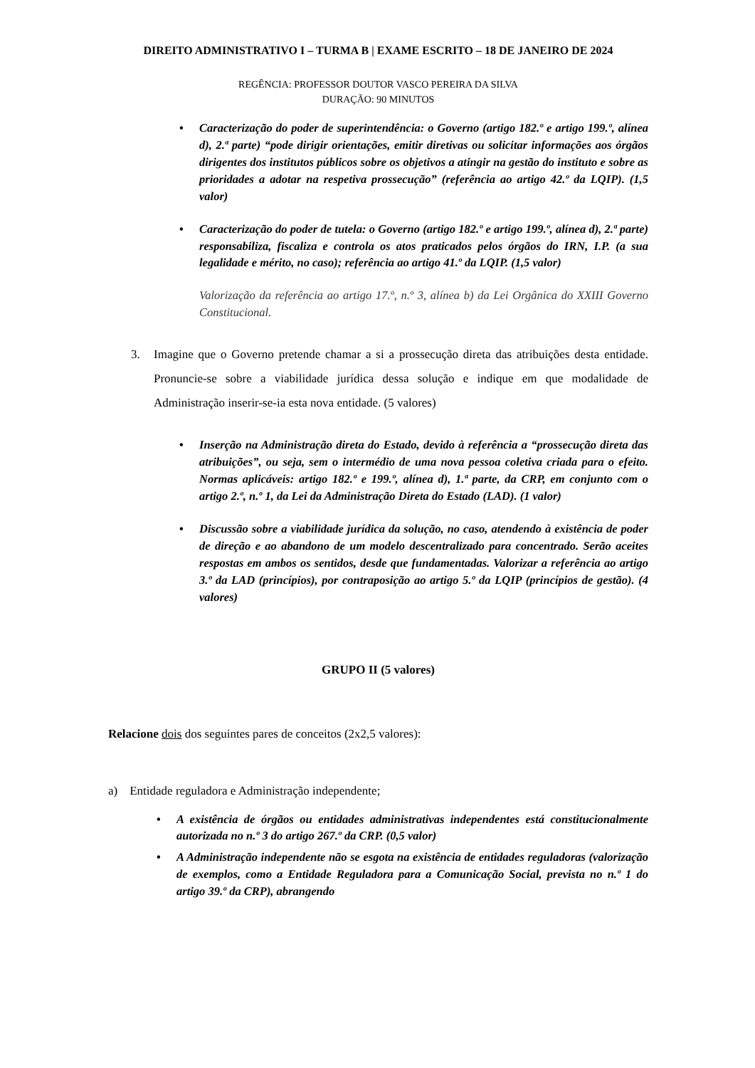DIREITO ADMINISTRATIVO I – TURMA B | EXAME ESCRITO – 18 DE JANEIRO DE 2024
REGÊNCIA: PROFESSOR DOUTOR VASCO PEREIRA DA SILVA
DURAÇÃO: 90 MINUTOS
• Caracterização do poder de superintendência: o Governo (artigo 182.º e artigo 199.º, alínea d), 2.ª parte) “pode dirigir orientações, emitir diretivas ou solicitar informações aos órgãos dirigentes dos institutos públicos sobre os objetivos a atingir na gestão do instituto e sobre as prioridades a adotar na respetiva prossecução” (referência ao artigo 42.º da LQIP). (1,5 valor)
• Caracterização do poder de tutela: o Governo (artigo 182.º e artigo 199.º, alínea d), 2.ª parte) responsabiliza, fiscaliza e controla os atos praticados pelos órgãos do IRN, I.P. (a sua legalidade e mérito, no caso); referência ao artigo 41.º da LQIP. (1,5 valor)
Valorização da referência ao artigo 17.º, n.º 3, alínea b) da Lei Orgânica do XXIII Governo Constitucional.
3. Imagine que o Governo pretende chamar a si a prossecução direta das atribuições desta entidade. Pronuncie-se sobre a viabilidade jurídica dessa solução e indique em que modalidade de Administração inserir-se-ia esta nova entidade. (5 valores)
• Inserção na Administração direta do Estado, devido à referência a “prossecução direta das atribuições”, ou seja, sem o intermédio de uma nova pessoa coletiva criada para o efeito. Normas aplicáveis: artigo 182.º e 199.º, alínea d), 1.ª parte, da CRP, em conjunto com o artigo 2.º, n.º 1, da Lei da Administração Direta do Estado (LAD). (1 valor)
• Discussão sobre a viabilidade jurídica da solução, no caso, atendendo à existência de poder de direção e ao abandono de um modelo descentralizado para concentrado. Serão aceites respostas em ambos os sentidos, desde que fundamentadas. Valorizar a referência ao artigo 3.º da LAD (princípios), por contraposição ao artigo 5.º da LQIP (princípios de gestão). (4 valores)
GRUPO II (5 valores)
Relacione dois dos seguintes pares de conceitos (2x2,5 valores):
a) Entidade reguladora e Administração independente;
• A existência de órgãos ou entidades administrativas independentes está constitucionalmente autorizada no n.º 3 do artigo 267.º da CRP. (0,5 valor)
• A Administração independente não se esgota na existência de entidades reguladoras (valorização de exemplos, como a Entidade Reguladora para a Comunicação Social, prevista no n.º 1 do artigo 39.º da CRP), abrangendo